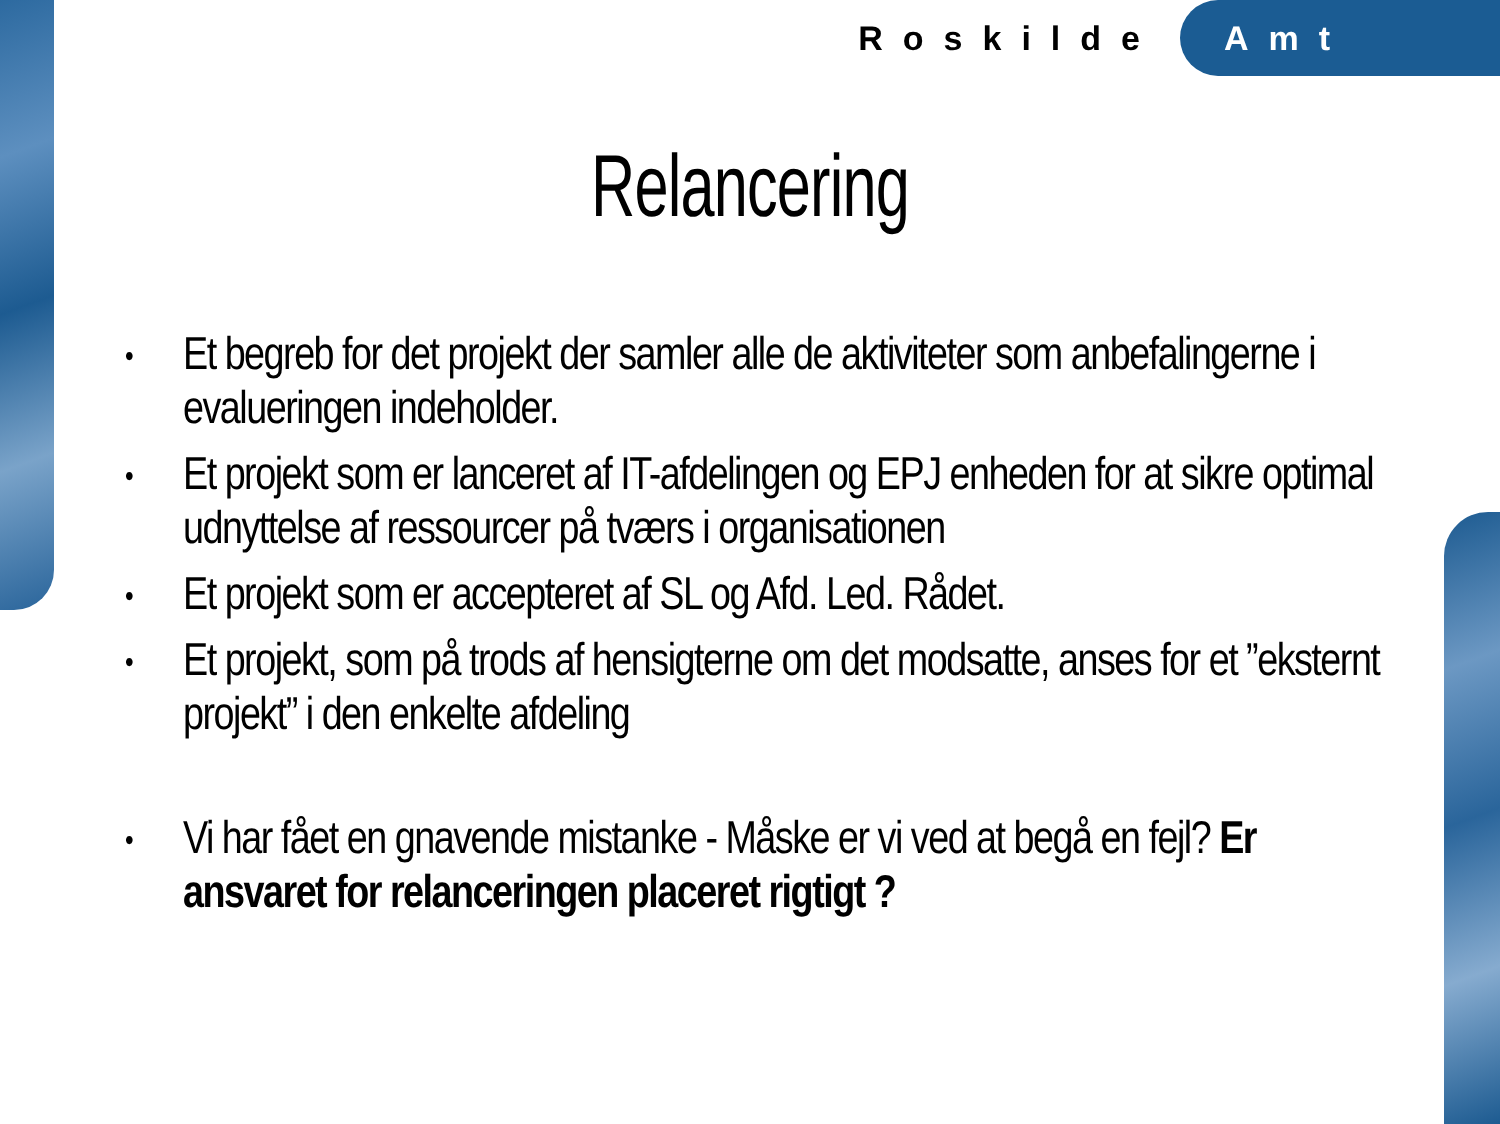Roskilde Amt
Relancering
• Et begreb for det projekt der samler alle de aktiviteter som anbefalingerne i evalueringen indeholder.
• Et projekt som er lanceret af IT-afdelingen og EPJ enheden for at sikre optimal udnyttelse af ressourcer på tværs i organisationen
• Et projekt som er accepteret af SL og Afd. Led. Rådet.
• Et projekt, som på trods af hensigterne om det modsatte, anses for et ”eksternt projekt” i den enkelte afdeling
• Vi har fået en gnavende mistanke - Måske er vi ved at begå en fejl? Er ansvaret for relanceringen placeret rigtigt ?